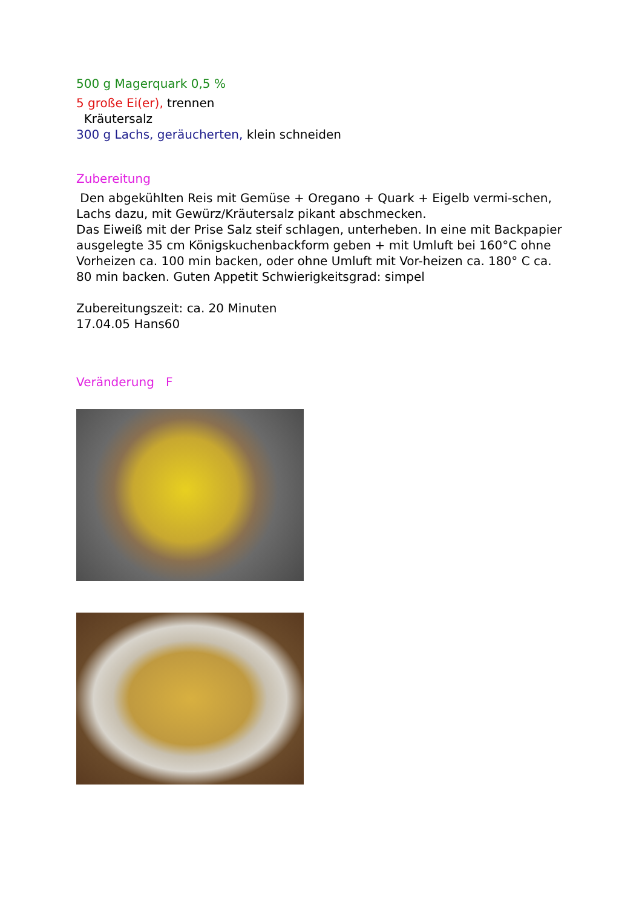500 g Magerquark 0,5 %
5 große Ei(er), trennen
Kräutersalz
300 g Lachs, geräucherten, klein schneiden
Zubereitung
Den abgekühlten Reis mit Gemüse + Oregano + Quark + Eigelb vermi-schen, Lachs dazu, mit Gewürz/Kräutersalz pikant abschmecken.
Das Eiweiß mit der Prise Salz steif schlagen, unterheben. In eine mit Backpapier ausgelegte 35 cm Königskuchenbackform geben + mit Umluft bei 160°C ohne Vorheizen ca. 100 min backen, oder ohne Umluft mit Vor-heizen ca. 180° C ca. 80 min backen. Guten Appetit Schwierigkeitsgrad: simpel
Zubereitungszeit: ca. 20 Minuten
17.04.05 Hans60
Veränderung F